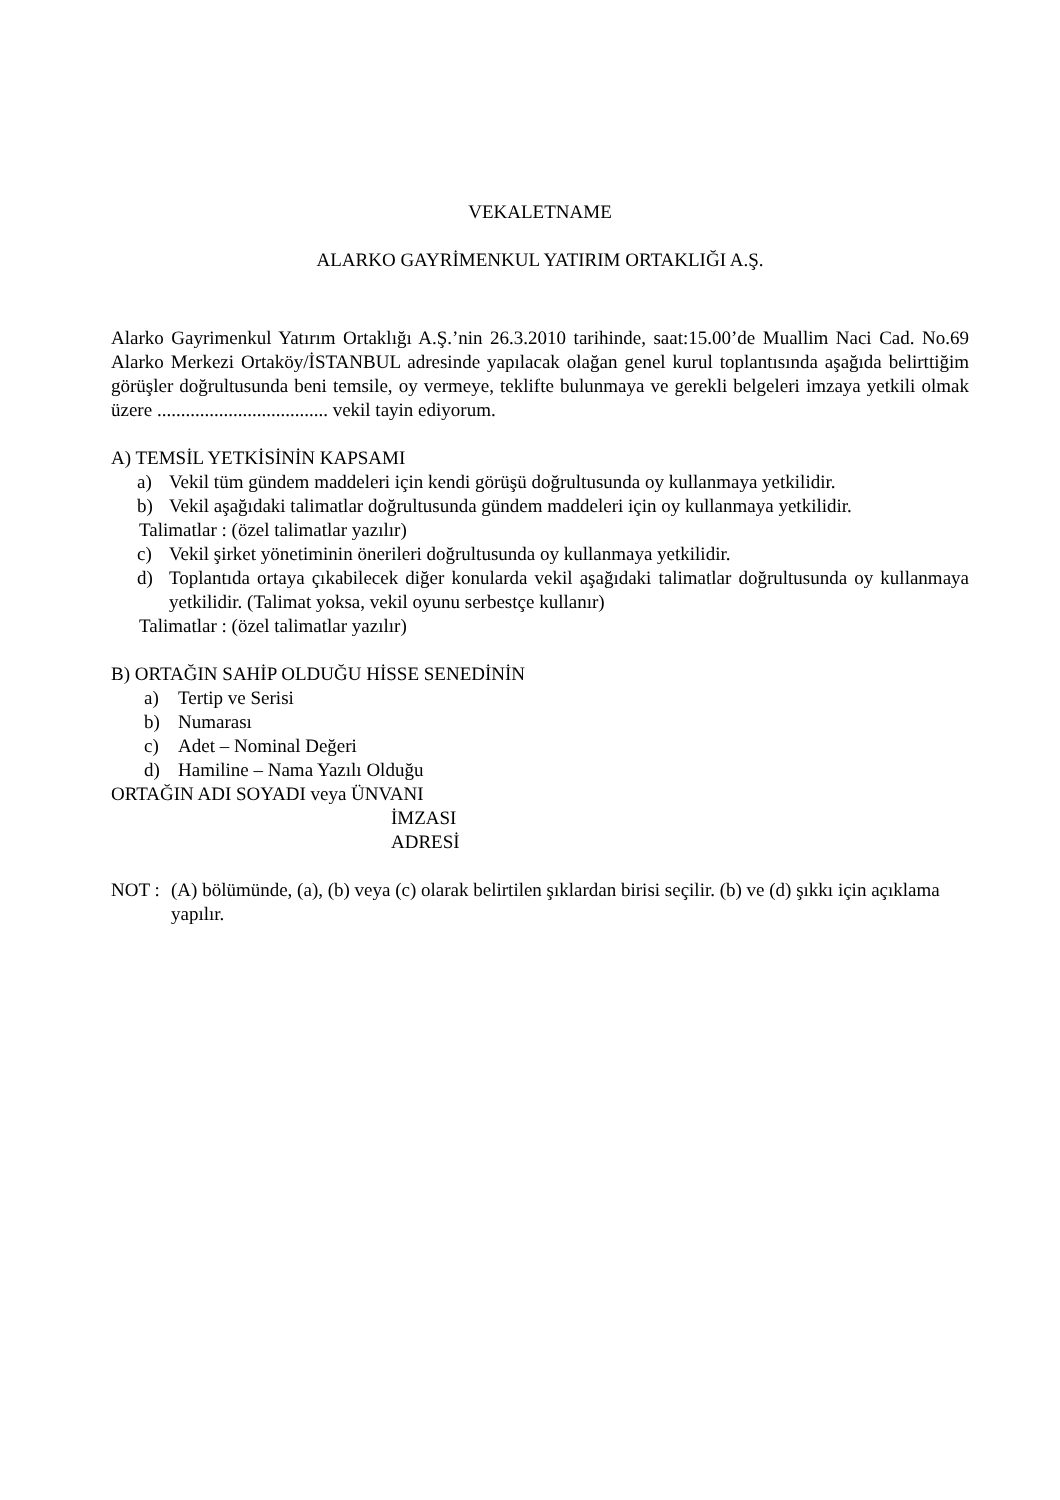VEKALETNAME
ALARKO GAYRİMENKUL YATIRIM ORTAKLIĞI A.Ş.
Alarko Gayrimenkul Yatırım Ortaklığı A.Ş.’nin 26.3.2010 tarihinde, saat:15.00’de Muallim Naci Cad. No.69 Alarko Merkezi Ortaköy/İSTANBUL adresinde yapılacak olağan genel kurul toplantısında aşağıda belirttiğim görüşler doğrultusunda beni temsile, oy vermeye, teklifte bulunmaya ve gerekli belgeleri imzaya yetkili olmak üzere .................................... vekil tayin ediyorum.
A) TEMSİL YETKİSİNİN KAPSAMI
a) Vekil tüm gündem maddeleri için kendi görüşü doğrultusunda oy kullanmaya yetkilidir.
b) Vekil aşağıdaki talimatlar doğrultusunda gündem maddeleri için oy kullanmaya yetkilidir.
Talimatlar : (özel talimatlar yazılır)
c) Vekil şirket yönetiminin önerileri doğrultusunda oy kullanmaya yetkilidir.
d) Toplantıda ortaya çıkabilecek diğer konularda vekil aşağıdaki talimatlar doğrultusunda oy kullanmaya yetkilidir. (Talimat yoksa, vekil oyunu serbestçe kullanır)
Talimatlar : (özel talimatlar yazılır)
B) ORTAĞIN SAHİP OLDUĞU HİSSE SENEDİNİN
a) Tertip ve Serisi
b) Numarası
c) Adet – Nominal Değeri
d) Hamiline – Nama Yazılı Olduğu
ORTAĞIN ADI SOYADI veya ÜNVANI
İMZASI
ADRESİ
NOT : (A) bölümünde, (a), (b) veya (c) olarak belirtilen şıklardan birisi seçilir. (b) ve (d) şıkkı için açıklama yapılır.